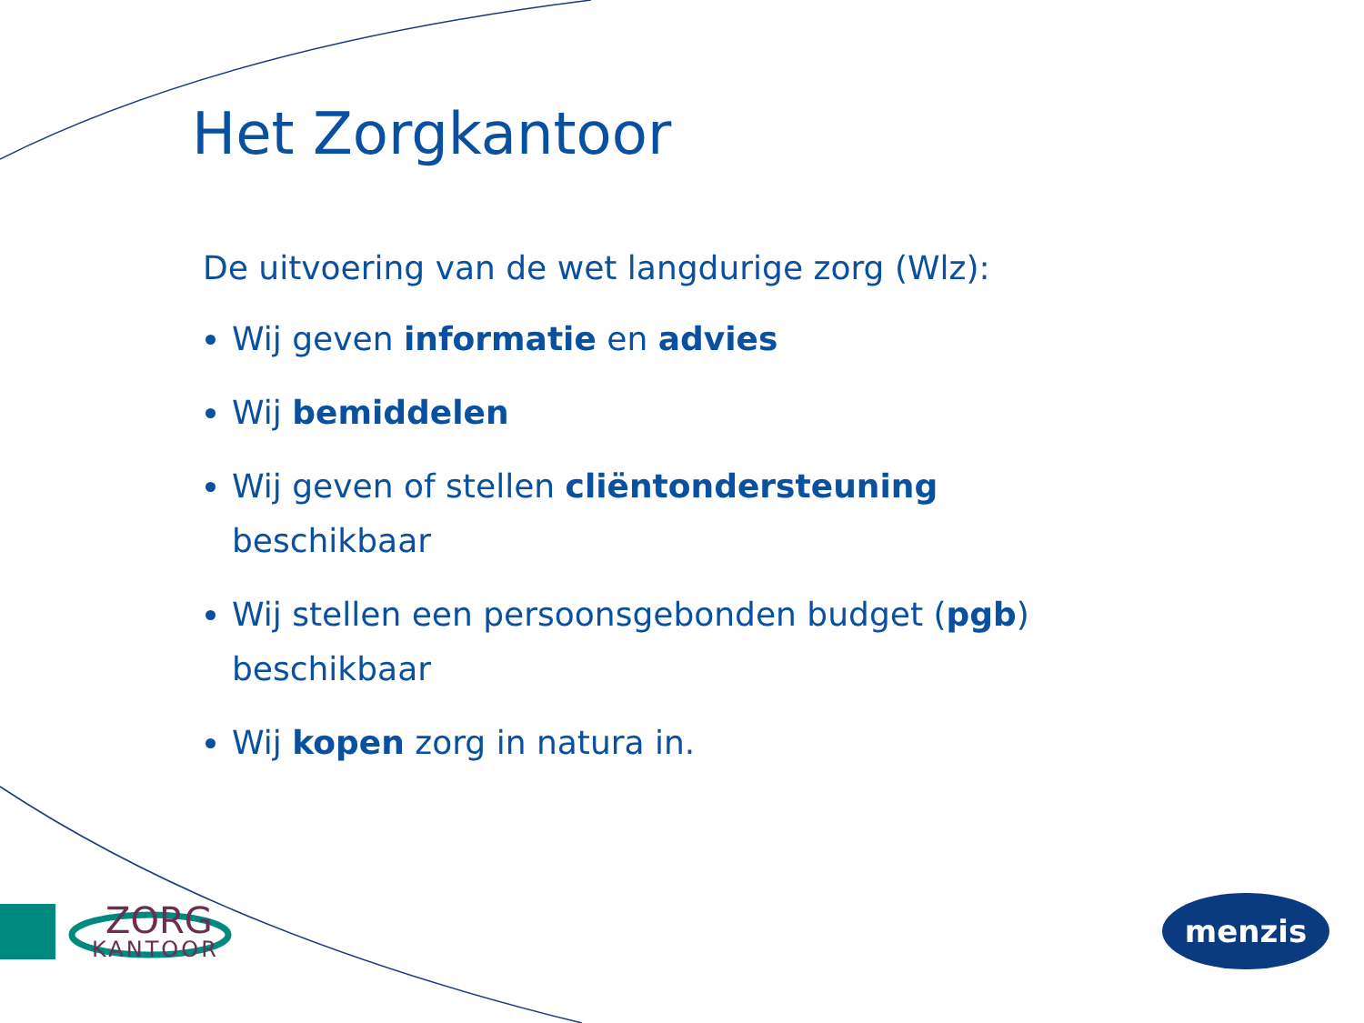Het Zorgkantoor
De uitvoering van de wet langdurige zorg (Wlz):
Wij geven informatie en advies
Wij bemiddelen
Wij geven of stellen cliëntondersteuning beschikbaar
Wij stellen een persoonsgebonden budget (pgb) beschikbaar
Wij kopen zorg in natura in.
ZORG
KANTOOR
menzis